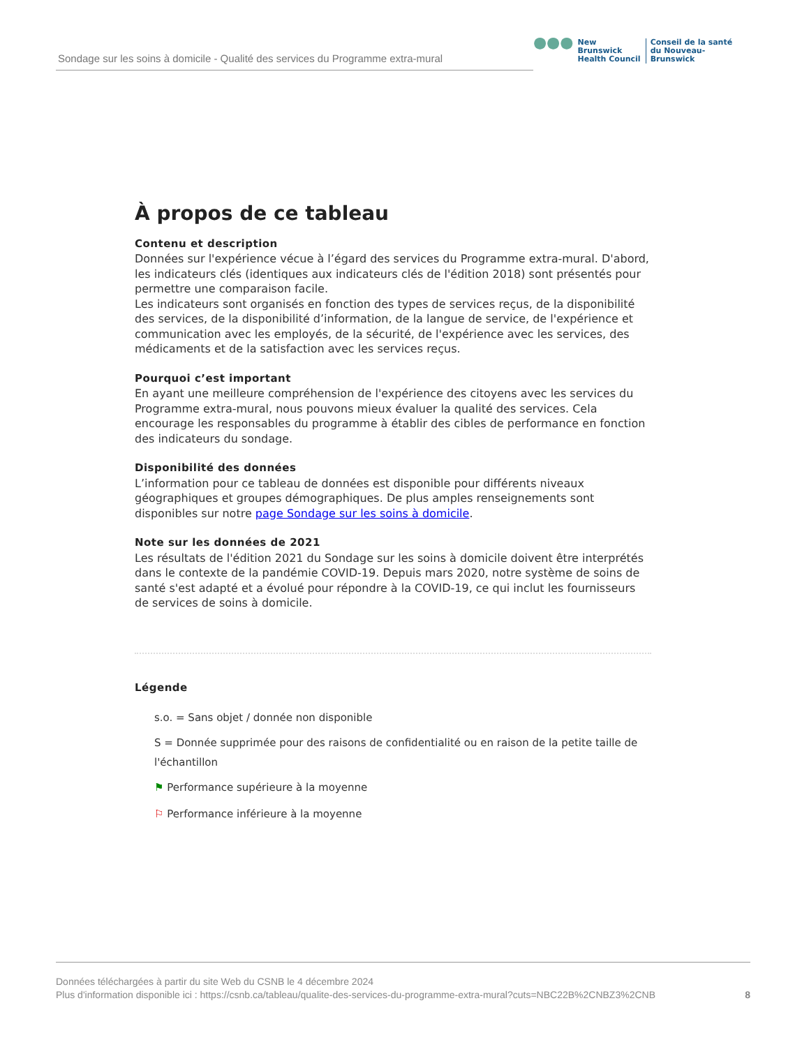Sondage sur les soins à domicile - Qualité des services du Programme extra-mural
●●●
New Brunswick
Health Council
Conseil de la santé
du Nouveau-Brunswick
À propos de ce tableau
Contenu et description
Données sur l'expérience vécue à l’égard des services du Programme extra-mural. D'abord, les indicateurs clés (identiques aux indicateurs clés de l'édition 2018) sont présentés pour permettre une comparaison facile.
Les indicateurs sont organisés en fonction des types de services reçus, de la disponibilité des services, de la disponibilité d’information, de la langue de service, de l'expérience et communication avec les employés, de la sécurité, de l'expérience avec les services, des médicaments et de la satisfaction avec les services reçus.
Pourquoi c’est important
En ayant une meilleure compréhension de l'expérience des citoyens avec les services du Programme extra-mural, nous pouvons mieux évaluer la qualité des services. Cela encourage les responsables du programme à établir des cibles de performance en fonction des indicateurs du sondage.
Disponibilité des données
L’information pour ce tableau de données est disponible pour différents niveaux géographiques et groupes démographiques. De plus amples renseignements sont disponibles sur notre page Sondage sur les soins à domicile.
Note sur les données de 2021
Les résultats de l'édition 2021 du Sondage sur les soins à domicile doivent être interprétés dans le contexte de la pandémie COVID-19. Depuis mars 2020, notre système de soins de santé s'est adapté et a évolué pour répondre à la COVID-19, ce qui inclut les fournisseurs de services de soins à domicile.
Légende
s.o. = Sans objet / donnée non disponible
S = Donnée supprimée pour des raisons de confidentialité ou en raison de la petite taille de l'échantillon
⚑ Performance supérieure à la moyenne
⚐ Performance inférieure à la moyenne
Données téléchargées à partir du site Web du CSNB le 4 décembre 2024
Plus d'information disponible ici : https://csnb.ca/tableau/qualite-des-services-du-programme-extra-mural?cuts=NBC22B%2CNBZ3%2CNB
8